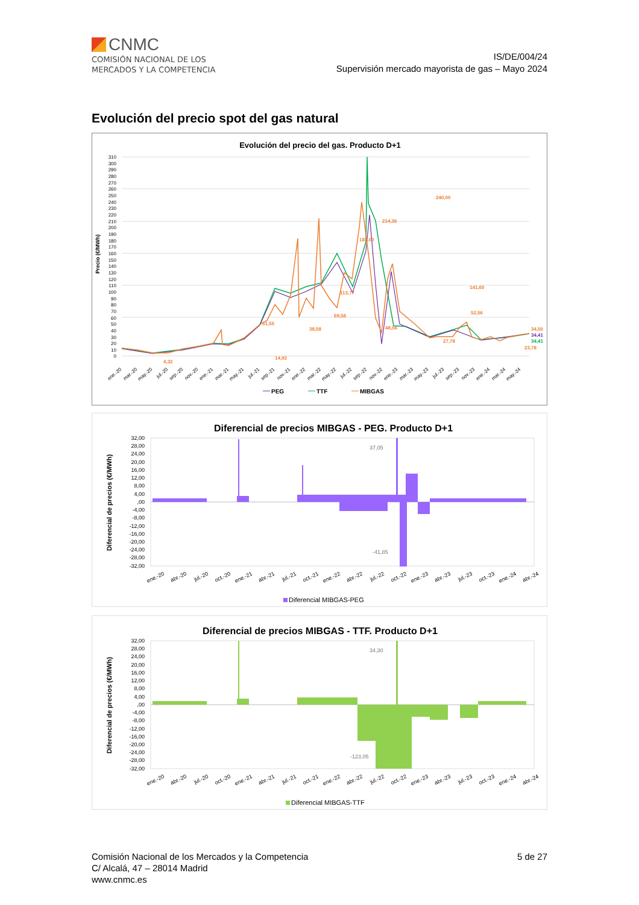CNMC
COMISIÓN NACIONAL DE LOS
MERCADOS Y LA COMPETENCIA
IS/DE/004/24
Supervisión mercado mayorista de gas – Mayo 2024
Evolución del precio spot del gas natural
Evolución del precio del gas. Producto D+1
Precio (€/MWh)
310
300
290
280
270
260
250
240
230
220
210
200
190
180
170
160
150
140
130
120
110
100
90
80
70
60
50
40
30
20
10
0
4,32
51,55
14,92
38,58
69,58
113,77
183,00
214,36
48,56
240,00
27,78
141,60
23,78
52,56
34,50
34,41
34,41
ene.-20
mar.-20
may.-20
jul.-20
sep.-20
nov.-20
ene.-21
mar.-21
may.-21
jul.-21
sep.-21
nov.-21
ene.-22
mar.-22
may.-22
jul.-22
sep.-22
nov.-22
ene.-23
mar.-23
may.-23
jul.-23
sep.-23
nov.-23
ene.-24
mar.-24
may.-24
PEG
TTF
MIBGAS
Diferencial de precios MIBGAS - PEG. Producto D+1
Diferencial de precios (€/MWh)
32,00
28,00
24,00
20,00
16,00
12,00
8,00
4,00
,00
-4,00
-8,00
-12,00
-16,00
-20,00
-24,00
-28,00
-32,00
37,05
-41,85
ene.-20
abr.-20
jul.-20
oct.-20
ene.-21
abr.-21
jul.-21
oct.-21
ene.-22
abr.-22
jul.-22
oct.-22
ene.-23
abr.-23
jul.-23
oct.-23
ene.-24
abr.-24
Diferencial MIBGAS-PEG
Diferencial de precios MIBGAS - TTF. Producto D+1
Diferencial de precios (€/MWh)
32,00
28,00
24,00
20,00
16,00
12,00
8,00
4,00
,00
-4,00
-8,00
-12,00
-16,00
-20,00
-24,00
-28,00
-32,00
34,30
-123,05
ene.-20
abr.-20
jul.-20
oct.-20
ene.-21
abr.-21
jul.-21
oct.-21
ene.-22
abr.-22
jul.-22
oct.-22
ene.-23
abr.-23
jul.-23
oct.-23
ene.-24
abr.-24
Diferencial MIBGAS-TTF
Comisión Nacional de los Mercados y la Competencia
C/ Alcalá, 47 – 28014 Madrid
www.cnmc.es
5 de 27